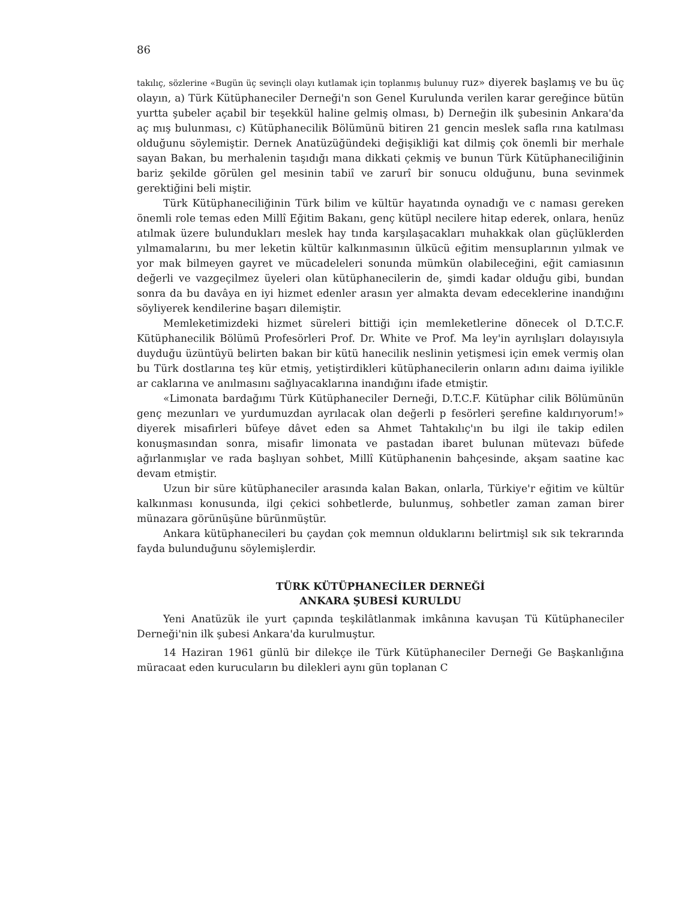86
takılıç, sözlerine «Bugün üç sevinçli olayı kutlamak için toplanmış bulunuy ruz» diyerek başlamış ve bu üç olayın, a) Türk Kütüphaneciler Derneği'n son Genel Kurulunda verilen karar gereğince bütün yurtta şubeler açabil bir teşekkül haline gelmiş olması, b) Derneğin ilk şubesinin Ankara'da aç mış bulunması, c) Kütüphanecilik Bölümünü bitiren 21 gencin meslek safla rına katılması olduğunu söylemiştir. Dernek Anatüzüğündeki değişikliği kat dilmiş çok önemli bir merhale sayan Bakan, bu merhalenin taşıdığı mana dikkati çekmiş ve bunun Türk Kütüphaneciliğinin bariz şekilde görülen gel mesinin tabiî ve zarurî bir sonucu olduğunu, buna sevinmek gerektiğini beli miştir.
Türk Kütüphaneciliğinin Türk bilim ve kültür hayatında oynadığı ve c naması gereken önemli role temas eden Millî Eğitim Bakanı, genç kütüpl necilere hitap ederek, onlara, henüz atılmak üzere bulundukları meslek hay tında karşılaşacakları muhakkak olan güçlüklerden yılmamalarını, bu mer leketin kültür kalkınmasının ülkücü eğitim mensuplarının yılmak ve yor mak bilmeyen gayret ve mücadeleleri sonunda mümkün olabileceğini, eğit camiasının değerli ve vazgeçilmez üyeleri olan kütüphanecilerin de, şimdi kadar olduğu gibi, bundan sonra da bu davâya en iyi hizmet edenler arasın yer almakta devam edeceklerine inandığını söyliyerek kendilerine başarı dilemiştir.
Memleketimizdeki hizmet süreleri bittiği için memleketlerine dönecek ol D.T.C.F. Kütüphanecilik Bölümü Profesörleri Prof. Dr. White ve Prof. Ma ley'in ayrılışları dolayısıyla duyduğu üzüntüyü belirten bakan bir kütü hanecilik neslinin yetişmesi için emek vermiş olan bu Türk dostlarına teş kür etmiş, yetiştirdikleri kütüphanecilerin onların adını daima iyilikle ar caklarına ve anılmasını sağlıyacaklarına inandığını ifade etmiştir.
«Limonata bardağımı Türk Kütüphaneciler Derneği, D.T.C.F. Kütüphar cilik Bölümünün genç mezunları ve yurdumuzdan ayrılacak olan değerli p fesörleri şerefine kaldırıyorum!» diyerek misafirleri büfeye dâvet eden sa Ahmet Tahtakılıç'ın bu ilgi ile takip edilen konuşmasından sonra, misafir limonata ve pastadan ibaret bulunan mütevazı büfede ağırlanmışlar ve rada başlıyan sohbet, Millî Kütüphanenin bahçesinde, akşam saatine kac devam etmiştir.
Uzun bir süre kütüphaneciler arasında kalan Bakan, onlarla, Türkiye'r eğitim ve kültür kalkınması konusunda, ilgi çekici sohbetlerde, bulunmuş, sohbetler zaman zaman birer münazara görünüşüne bürünmüştür.
Ankara kütüphanecileri bu çaydan çok memnun olduklarını belirtmişl sık sık tekrarında fayda bulunduğunu söylemişlerdir.
TÜRK KÜTÜPHANECİLER DERNEĞİ
ANKARA ŞUBESİ KURULDU
Yeni Anatüzük ile yurt çapında teşkilâtlanmak imkânına kavuşan Tü Kütüphaneciler Derneği'nin ilk şubesi Ankara'da kurulmuştur.
14 Haziran 1961 günlü bir dilekçe ile Türk Kütüphaneciler Derneği Ge Başkanlığına müracaat eden kurucuların bu dilekleri aynı gün toplanan C